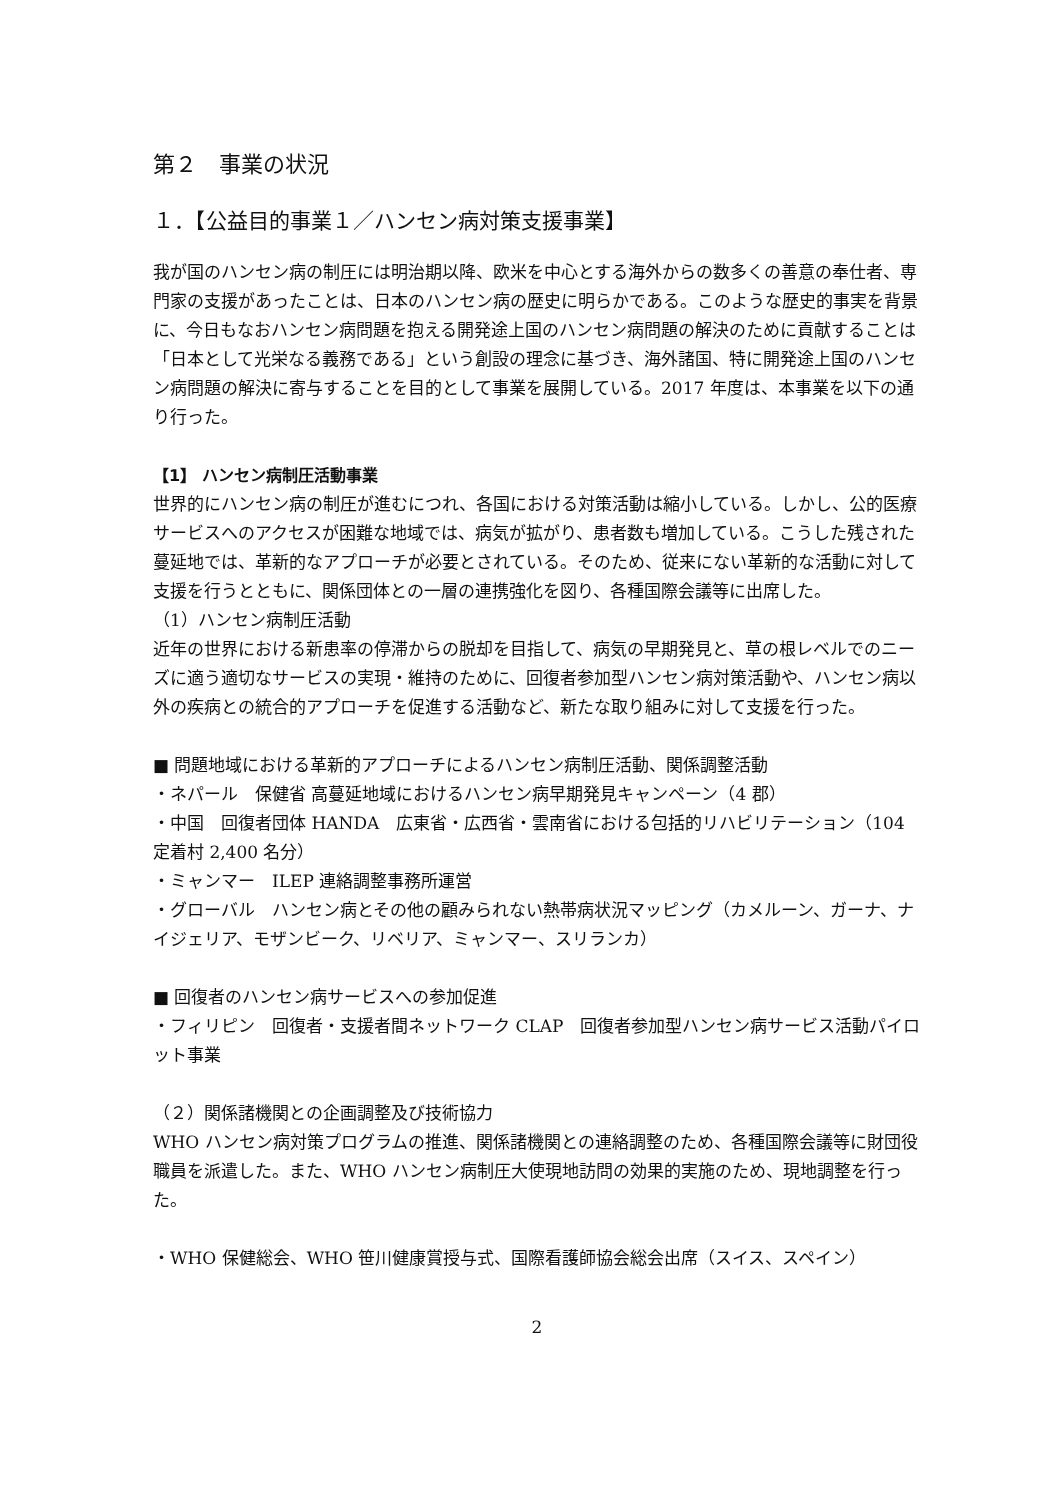第２　事業の状況
１．【公益目的事業１／ハンセン病対策支援事業】
我が国のハンセン病の制圧には明治期以降、欧米を中心とする海外からの数多くの善意の奉仕者、専門家の支援があったことは、日本のハンセン病の歴史に明らかである。このような歴史的事実を背景に、今日もなおハンセン病問題を抱える開発途上国のハンセン病問題の解決のために貢献することは「日本として光栄なる義務である」という創設の理念に基づき、海外諸国、特に開発途上国のハンセン病問題の解決に寄与することを目的として事業を展開している。2017 年度は、本事業を以下の通り行った。
【1】 ハンセン病制圧活動事業
世界的にハンセン病の制圧が進むにつれ、各国における対策活動は縮小している。しかし、公的医療サービスへのアクセスが困難な地域では、病気が拡がり、患者数も増加している。こうした残された蔓延地では、革新的なアプローチが必要とされている。そのため、従来にない革新的な活動に対して支援を行うとともに、関係団体との一層の連携強化を図り、各種国際会議等に出席した。
（1）ハンセン病制圧活動
近年の世界における新患率の停滞からの脱却を目指して、病気の早期発見と、草の根レベルでのニーズに適う適切なサービスの実現・維持のために、回復者参加型ハンセン病対策活動や、ハンセン病以外の疾病との統合的アプローチを促進する活動など、新たな取り組みに対して支援を行った。
■ 問題地域における革新的アプローチによるハンセン病制圧活動、関係調整活動
・ネパール　保健省 高蔓延地域におけるハンセン病早期発見キャンペーン（4 郡）
・中国　回復者団体 HANDA　広東省・広西省・雲南省における包括的リハビリテーション（104 定着村 2,400 名分）
・ミャンマー　ILEP 連絡調整事務所運営
・グローバル　ハンセン病とその他の顧みられない熱帯病状況マッピング（カメルーン、ガーナ、ナイジェリア、モザンビーク、リベリア、ミャンマー、スリランカ）
■ 回復者のハンセン病サービスへの参加促進
・フィリピン　回復者・支援者間ネットワーク CLAP　回復者参加型ハンセン病サービス活動パイロット事業
（２）関係諸機関との企画調整及び技術協力
WHO ハンセン病対策プログラムの推進、関係諸機関との連絡調整のため、各種国際会議等に財団役職員を派遣した。また、WHO ハンセン病制圧大使現地訪問の効果的実施のため、現地調整を行った。
・WHO 保健総会、WHO 笹川健康賞授与式、国際看護師協会総会出席（スイス、スペイン）
2